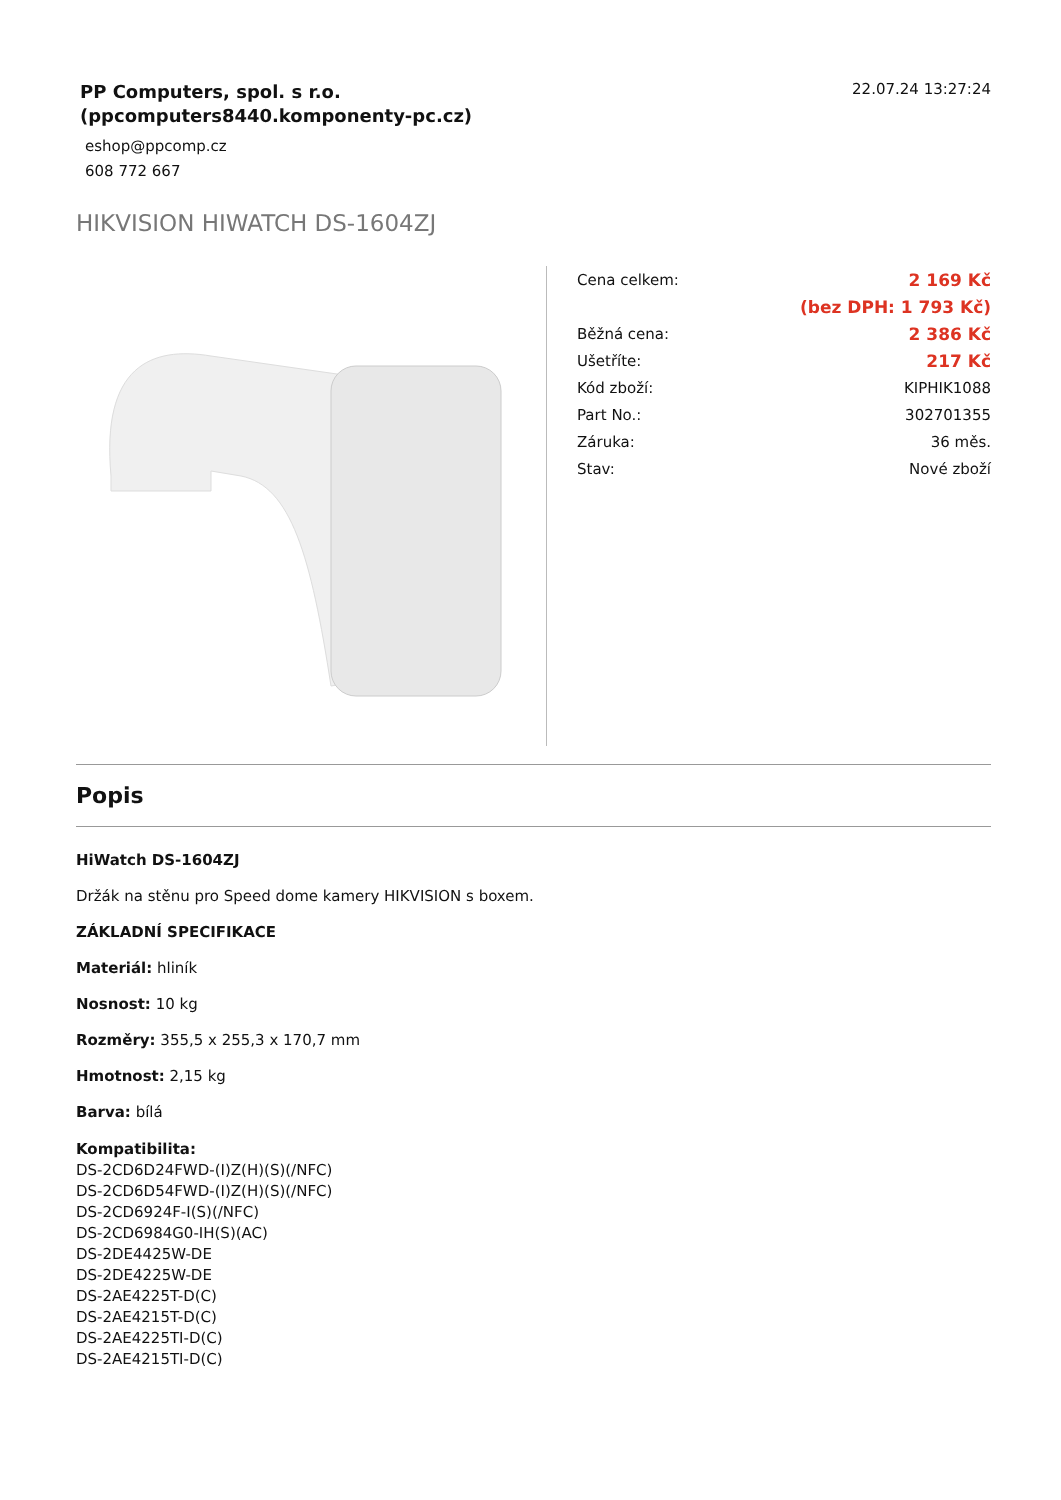PP Computers, spol. s r.o.
(ppcomputers8440.komponenty-pc.cz)
eshop@ppcomp.cz
608 772 667
22.07.24 13:27:24
HIKVISION HIWATCH DS-1604ZJ
| Cena celkem: | 2 169 Kč |
| | (bez DPH: 1 793 Kč) |
| Běžná cena: | 2 386 Kč |
| Ušetříte: | 217 Kč |
| Kód zboží: | KIPHIK1088 |
| Part No.: | 302701355 |
| Záruka: | 36 měs. |
| Stav: | Nové zboží |
Popis
HiWatch DS-1604ZJ
Držák na stěnu pro Speed dome kamery HIKVISION s boxem.
ZÁKLADNÍ SPECIFIKACE
Materiál: hliník
Nosnost: 10 kg
Rozměry: 355,5 x 255,3 x 170,7 mm
Hmotnost: 2,15 kg
Barva: bílá
Kompatibilita:
DS-2CD6D24FWD-(I)Z(H)(S)(/NFC)
DS-2CD6D54FWD-(I)Z(H)(S)(/NFC)
DS-2CD6924F-I(S)(/NFC)
DS-2CD6984G0-IH(S)(AC)
DS-2DE4425W-DE
DS-2DE4225W-DE
DS-2AE4225T-D(C)
DS-2AE4215T-D(C)
DS-2AE4225TI-D(C)
DS-2AE4215TI-D(C)